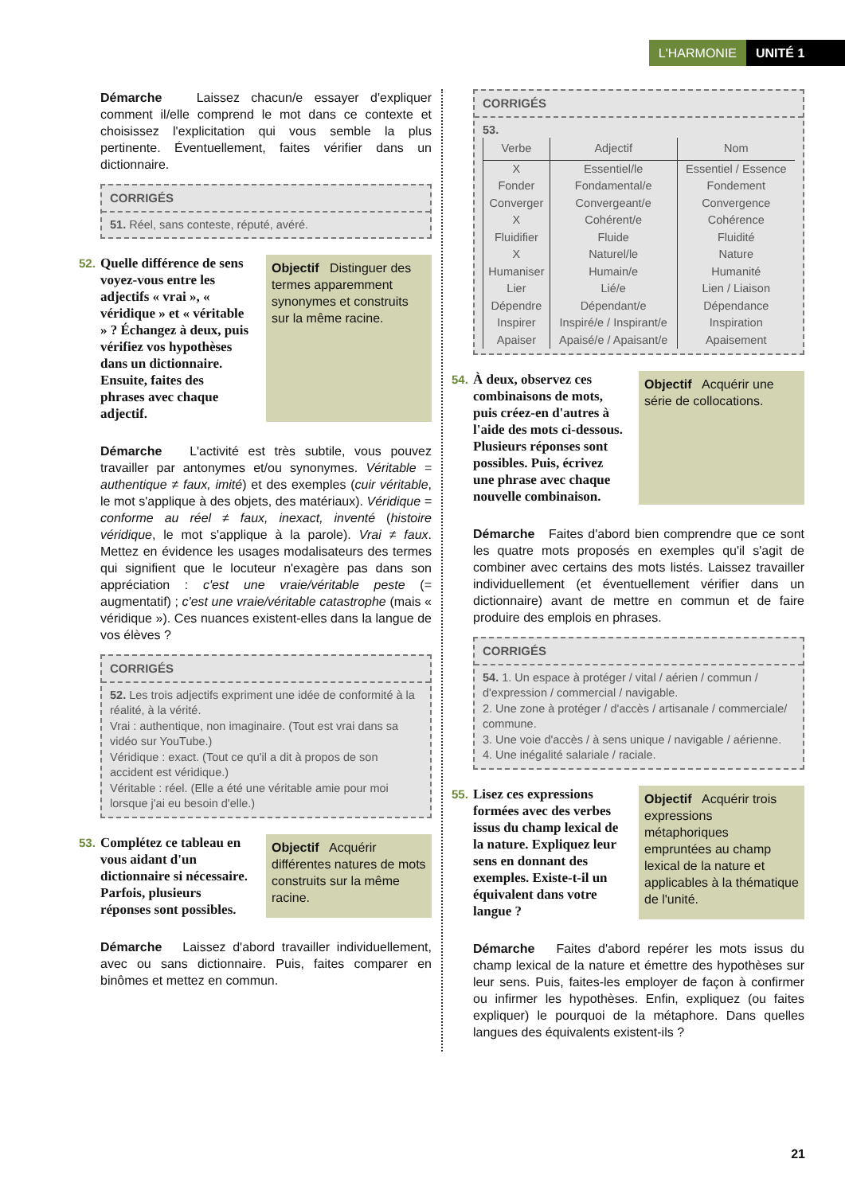L'HARMONIE UNITÉ 1
Démarche Laissez chacun/e essayer d'expliquer comment il/elle comprend le mot dans ce contexte et choisissez l'explicitation qui vous semble la plus pertinente. Éventuellement, faites vérifier dans un dictionnaire.
CORRIGÉS
51. Réel, sans conteste, réputé, avéré.
52. Quelle différence de sens voyez-vous entre les adjectifs « vrai », « véridique » et « véritable » ? Échangez à deux, puis vérifiez vos hypothèses dans un dictionnaire. Ensuite, faites des phrases avec chaque adjectif.
Objectif Distinguer des termes apparemment synonymes et construits sur la même racine.
Démarche L'activité est très subtile, vous pouvez travailler par antonymes et/ou synonymes. Véritable = authentique ≠ faux, imité) et des exemples (cuir véritable, le mot s'applique à des objets, des matériaux). Véridique = conforme au réel ≠ faux, inexact, inventé (histoire véridique, le mot s'applique à la parole). Vrai ≠ faux. Mettez en évidence les usages modalisateurs des termes qui signifient que le locuteur n'exagère pas dans son appréciation : c'est une vraie/véritable peste (= augmentatif) ; c'est une vraie/véritable catastrophe (mais « véridique »). Ces nuances existent-elles dans la langue de vos élèves ?
CORRIGÉS
52. Les trois adjectifs expriment une idée de conformité à la réalité, à la vérité.
Vrai : authentique, non imaginaire. (Tout est vrai dans sa vidéo sur YouTube.)
Véridique : exact. (Tout ce qu'il a dit à propos de son accident est véridique.)
Véritable : réel. (Elle a été une véritable amie pour moi lorsque j'ai eu besoin d'elle.)
53. Complétez ce tableau en vous aidant d'un dictionnaire si nécessaire. Parfois, plusieurs réponses sont possibles.
Objectif Acquérir différentes natures de mots construits sur la même racine.
Démarche Laissez d'abord travailler individuellement, avec ou sans dictionnaire. Puis, faites comparer en binômes et mettez en commun.
CORRIGÉS
53.
| Verbe | Adjectif | Nom |
| --- | --- | --- |
| X | Essentiel/le | Essentiel / Essence |
| Fonder | Fondamental/e | Fondement |
| Converger | Convergeant/e | Convergence |
| X | Cohérent/e | Cohérence |
| Fluidifier | Fluide | Fluidité |
| X | Naturel/le | Nature |
| Humaniser | Humain/e | Humanité |
| Lier | Lié/e | Lien / Liaison |
| Dépendre | Dépendant/e | Dépendance |
| Inspirer | Inspiré/e / Inspirant/e | Inspiration |
| Apaiser | Apaisé/e / Apaisant/e | Apaisement |
54. À deux, observez ces combinaisons de mots, puis créez-en d'autres à l'aide des mots ci-dessous. Plusieurs réponses sont possibles. Puis, écrivez une phrase avec chaque nouvelle combinaison.
Objectif Acquérir une série de collocations.
Démarche Faites d'abord bien comprendre que ce sont les quatre mots proposés en exemples qu'il s'agit de combiner avec certains des mots listés. Laissez travailler individuellement (et éventuellement vérifier dans un dictionnaire) avant de mettre en commun et de faire produire des emplois en phrases.
CORRIGÉS
54. 1. Un espace à protéger / vital / aérien / commun / d'expression / commercial / navigable.
2. Une zone à protéger / d'accès / artisanale / commerciale/ commune.
3. Une voie d'accès / à sens unique / navigable / aérienne.
4. Une inégalité salariale / raciale.
55. Lisez ces expressions formées avec des verbes issus du champ lexical de la nature. Expliquez leur sens en donnant des exemples. Existe-t-il un équivalent dans votre langue ?
Objectif Acquérir trois expressions métaphoriques empruntées au champ lexical de la nature et applicables à la thématique de l'unité.
Démarche Faites d'abord repérer les mots issus du champ lexical de la nature et émettre des hypothèses sur leur sens. Puis, faites-les employer de façon à confirmer ou infirmer les hypothèses. Enfin, expliquez (ou faites expliquer) le pourquoi de la métaphore. Dans quelles langues des équivalents existent-ils ?
21